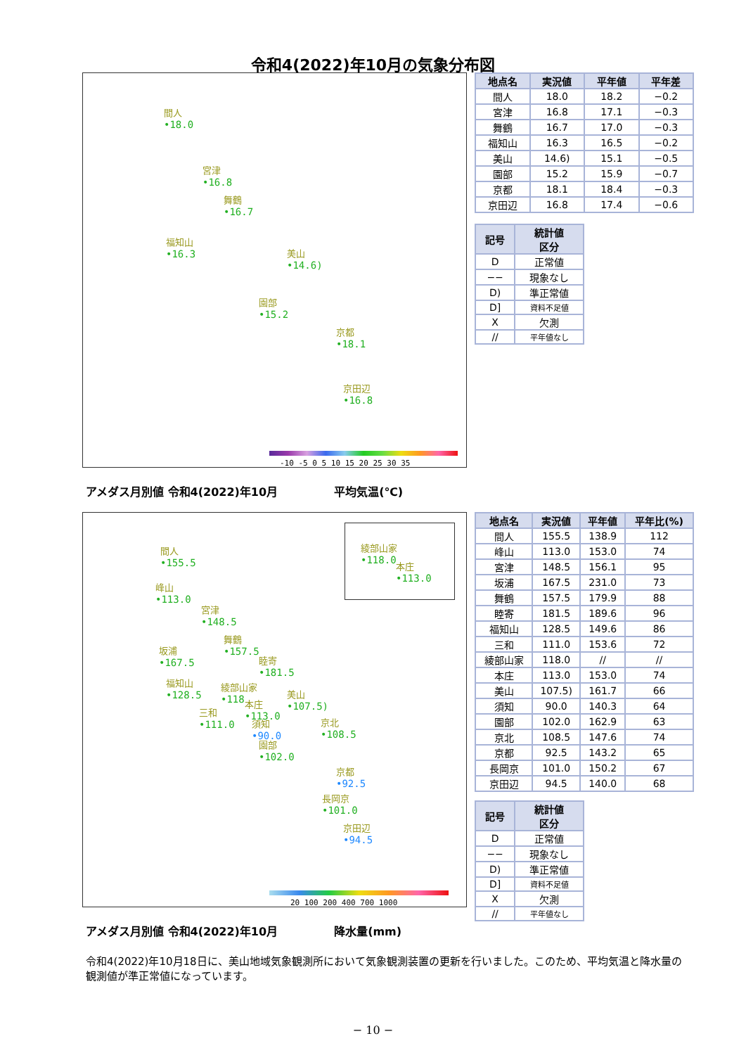令和4(2022)年10月の気象分布図
間人
•18.0
宮津
•16.8
舞鶴
•16.7
福知山
•16.3
美山
•14.6)
園部
•15.2
京都
•18.1
京田辺
•16.8
-10 -5 0 5 10 15 20 25 30 35
アメダス月別値 令和4(2022)年10月 平均気温(℃)
| 地点名 | 実況値 | 平年値 | 平年差 |
| --- | --- | --- | --- |
| 間人 | 18.0 | 18.2 | −0.2 |
| 宮津 | 16.8 | 17.1 | −0.3 |
| 舞鶴 | 16.7 | 17.0 | −0.3 |
| 福知山 | 16.3 | 16.5 | −0.2 |
| 美山 | 14.6) | 15.1 | −0.5 |
| 園部 | 15.2 | 15.9 | −0.7 |
| 京都 | 18.1 | 18.4 | −0.3 |
| 京田辺 | 16.8 | 17.4 | −0.6 |
| 記号 | 統計値 区分 |
| --- | --- |
| D | 正常値 |
| −− | 現象なし |
| D) | 準正常値 |
| D] | 資料不足値 |
| X | 欠測 |
| // | 平年値なし |
綾部山家
•118.0
本庄
•113.0
間人
•155.5
峰山
•113.0
宮津
•148.5
舞鶴
•157.5
坂浦
•167.5
睦寄
•181.5
福知山
•128.5
綾部山家
•118
本庄
•113.0
美山
•107.5)
三和
•111.0
須知
•90.0
京北
•108.5
園部
•102.0
京都
•92.5
長岡京
•101.0
京田辺
•94.5
20 100 200 400 700 1000
アメダス月別値 令和4(2022)年10月 降水量(mm)
| 地点名 | 実況値 | 平年値 | 平年比(%) |
| --- | --- | --- | --- |
| 間人 | 155.5 | 138.9 | 112 |
| 峰山 | 113.0 | 153.0 | 74 |
| 宮津 | 148.5 | 156.1 | 95 |
| 坂浦 | 167.5 | 231.0 | 73 |
| 舞鶴 | 157.5 | 179.9 | 88 |
| 睦寄 | 181.5 | 189.6 | 96 |
| 福知山 | 128.5 | 149.6 | 86 |
| 三和 | 111.0 | 153.6 | 72 |
| 綾部山家 | 118.0 | // | // |
| 本庄 | 113.0 | 153.0 | 74 |
| 美山 | 107.5) | 161.7 | 66 |
| 須知 | 90.0 | 140.3 | 64 |
| 園部 | 102.0 | 162.9 | 63 |
| 京北 | 108.5 | 147.6 | 74 |
| 京都 | 92.5 | 143.2 | 65 |
| 長岡京 | 101.0 | 150.2 | 67 |
| 京田辺 | 94.5 | 140.0 | 68 |
| 記号 | 統計値 区分 |
| --- | --- |
| D | 正常値 |
| −− | 現象なし |
| D) | 準正常値 |
| D] | 資料不足値 |
| X | 欠測 |
| // | 平年値なし |
令和4(2022)年10月18日に、美山地域気象観測所において気象観測装置の更新を行いました。このため、平均気温と降水量の観測値が準正常値になっています。
− 10 −